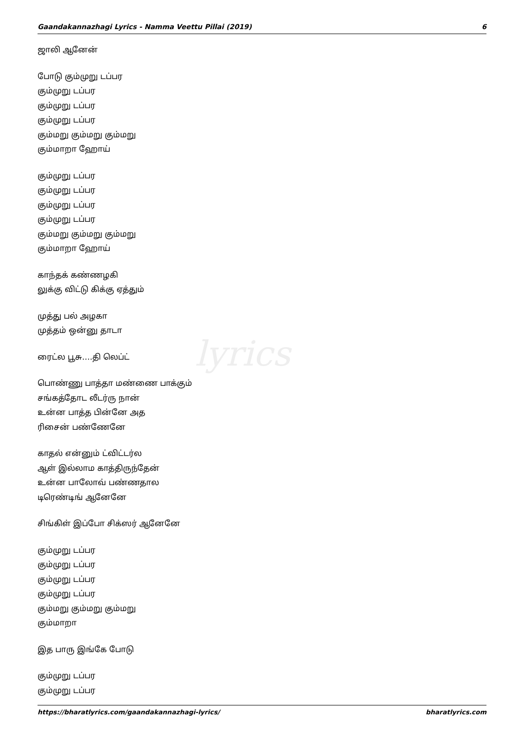Gaandakannazhagi Lyrics - Namma Veettu Pillai (2019) 6
lyrics
ஜாலி ஆனேன்
போடு கும்முறு டப்பர
கும்முறு டப்பர
கும்முறு டப்பர
கும்முறு டப்பர
கும்மறு கும்மறு கும்மறு
கும்மாறா ஹோய்
கும்முறு டப்பர
கும்முறு டப்பர
கும்முறு டப்பர
கும்முறு டப்பர
கும்மறு கும்மறு கும்மறு
கும்மாறா ஹோய்
காந்தக் கண்ணழகி
லுக்கு விட்டு கிக்கு ஏத்தும்
முத்து பல் அழகா
முத்தம் ஒன்னு தாடா
ரைட்ல பூசு….தி லெப்ட்
பொண்ணு பாத்தா மண்ணை பாக்கும்
சங்கத்தோட லீடர்ரு நான்
உன்ன பாத்த பின்னே அத
ரிசைன் பண்ணேனே
காதல் என்னும் ட்விட்டர்ல
ஆள் இல்லாம காத்திருந்தேன்
உன்ன பாலோவ் பண்ணதால
டிரெண்டிங் ஆனேனே
சிங்கிள் இப்போ சிக்ஸர் ஆனேனே
கும்முறு டப்பர
கும்முறு டப்பர
கும்முறு டப்பர
கும்முறு டப்பர
கும்மறு கும்மறு கும்மறு
கும்மாறா
இத பாரு இங்கே போடு
கும்முறு டப்பர
கும்முறு டப்பர
https://bharatlyrics.com/gaandakannazhagi-lyrics/ bharatlyrics.com